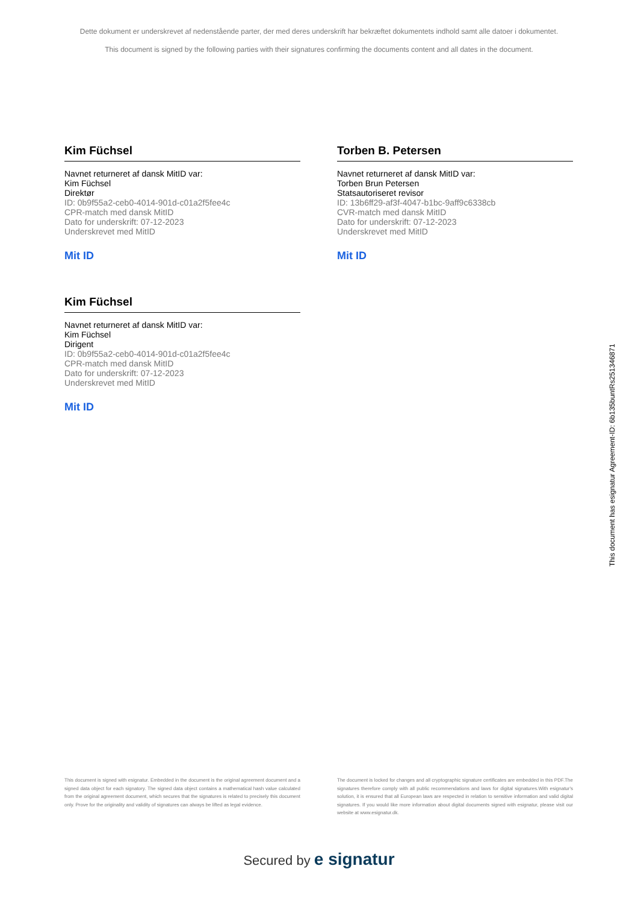Dette dokument er underskrevet af nedenstående parter, der med deres underskrift har bekræftet dokumentets indhold samt alle datoer i dokumentet.
This document is signed by the following parties with their signatures confirming the documents content and all dates in the document.
Kim Füchsel
Navnet returneret af dansk MitID var:
Kim Füchsel
Direktør
ID: 0b9f55a2-ceb0-4014-901d-c01a2f5fee4c
CPR-match med dansk MitID
Dato for underskrift: 07-12-2023
Underskrevet med MitID
Mit ID
Torben B. Petersen
Navnet returneret af dansk MitID var:
Torben Brun Petersen
Statsautoriseret revisor
ID: 13b6ff29-af3f-4047-b1bc-9aff9c6338cb
CVR-match med dansk MitID
Dato for underskrift: 07-12-2023
Underskrevet med MitID
Mit ID
Kim Füchsel
Navnet returneret af dansk MitID var:
Kim Füchsel
Dirigent
ID: 0b9f55a2-ceb0-4014-901d-c01a2f5fee4c
CPR-match med dansk MitID
Dato for underskrift: 07-12-2023
Underskrevet med MitID
Mit ID
This document has esignatur Agreement-ID: 6b135buntRs251346871
This document is signed with esignatur. Embedded in the document is the original agreement document and a signed data object for each signatory. The signed data object contains a mathematical hash value calculated from the original agreement document, which secures that the signatures is related to precisely this document only. Prove for the originality and validity of signatures can always be lifted as legal evidence.
The document is locked for changes and all cryptographic signature certificates are embedded in this PDF.The signatures therefore comply with all public recommendations and laws for digital signatures.With esignatur's solution, it is ensured that all European laws are respected in relation to sensitive information and valid digital signatures. If you would like more information about digital documents signed with esignatur, please visit our website at www.esignatur.dk.
Secured by e signatur